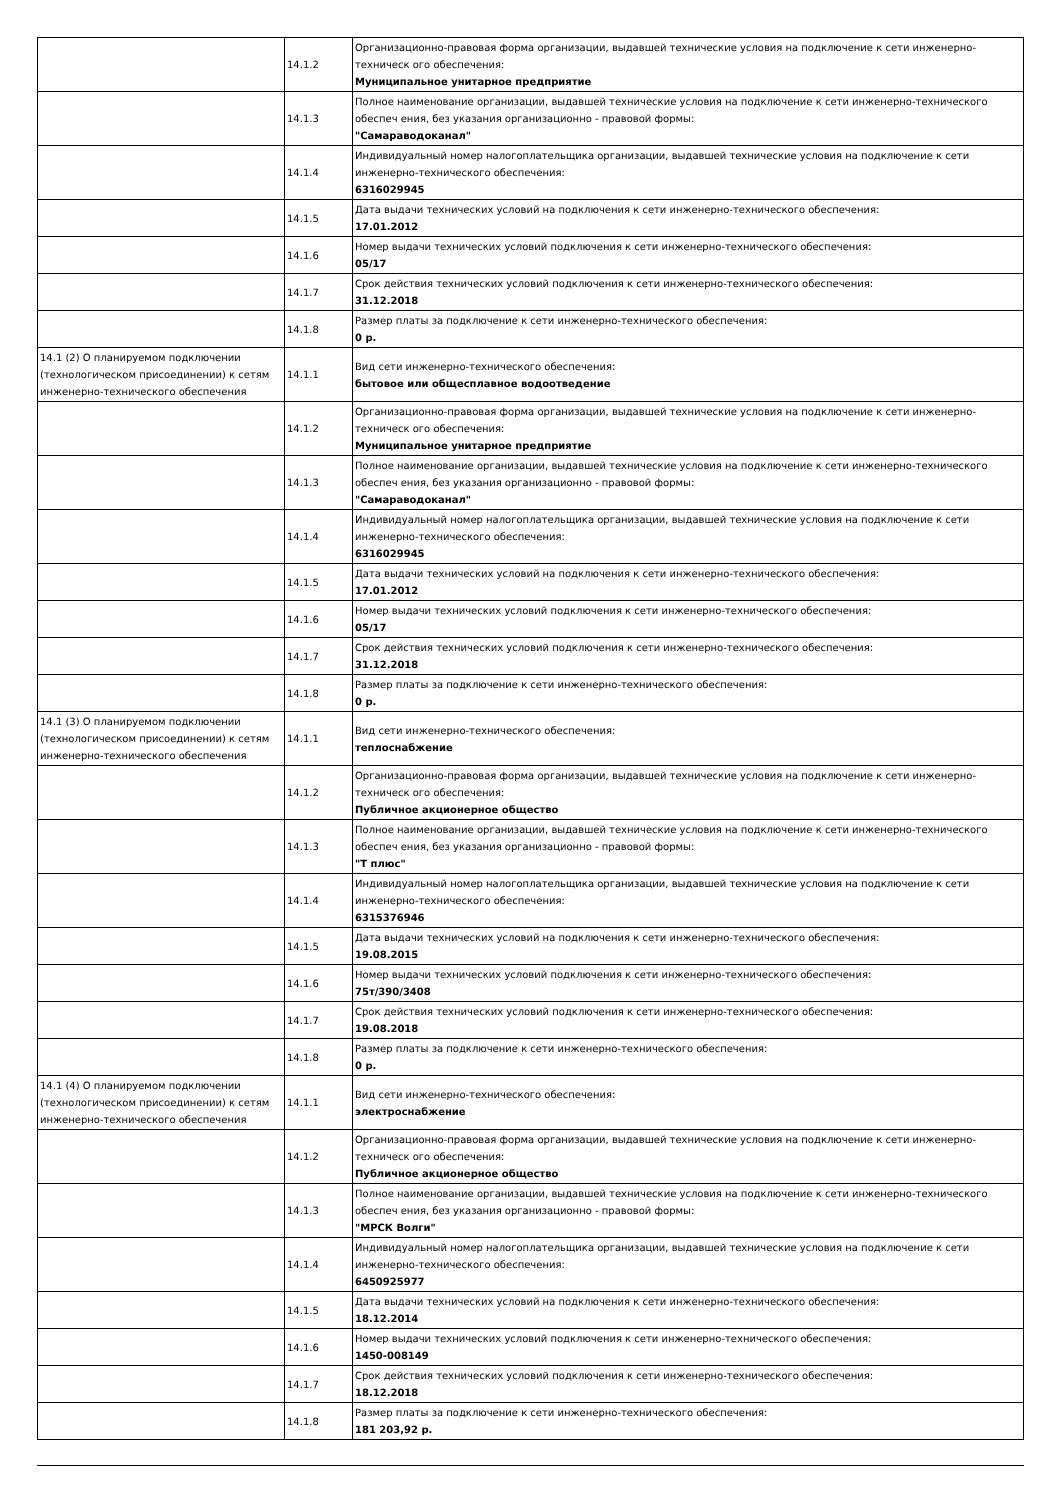| | 14.1.2 | Организационно-правовая форма организации, выдавшей технические условия на подключение к сети инженерно-техническ ого обеспечения: Муниципальное унитарное предприятие |
| | 14.1.3 | Полное наименование организации, выдавшей технические условия на подключение к сети инженерно-технического обеспеч ения, без указания организационно - правовой формы: "Самараводоканал" |
| | 14.1.4 | Индивидуальный номер налогоплательщика организации, выдавшей технические условия на подключение к сети инженерно-технического обеспечения: 6316029945 |
| | 14.1.5 | Дата выдачи технических условий на подключения к сети инженерно-технического обеспечения: 17.01.2012 |
| | 14.1.6 | Номер выдачи технических условий подключения к сети инженерно-технического обеспечения: 05/17 |
| | 14.1.7 | Срок действия технических условий подключения к сети инженерно-технического обеспечения: 31.12.2018 |
| | 14.1.8 | Размер платы за подключение к сети инженерно-технического обеспечения: 0 р. |
| 14.1 (2) О планируемом подключении (технологическом присоединении) к сетям инженерно-технического обеспечения | 14.1.1 | Вид сети инженерно-технического обеспечения: бытовое или общесплавное водоотведение |
| | 14.1.2 | Организационно-правовая форма организации, выдавшей технические условия на подключение к сети инженерно-техническ ого обеспечения: Муниципальное унитарное предприятие |
| | 14.1.3 | Полное наименование организации, выдавшей технические условия на подключение к сети инженерно-технического обеспеч ения, без указания организационно - правовой формы: "Самараводоканал" |
| | 14.1.4 | Индивидуальный номер налогоплательщика организации, выдавшей технические условия на подключение к сети инженерно-технического обеспечения: 6316029945 |
| | 14.1.5 | Дата выдачи технических условий на подключения к сети инженерно-технического обеспечения: 17.01.2012 |
| | 14.1.6 | Номер выдачи технических условий подключения к сети инженерно-технического обеспечения: 05/17 |
| | 14.1.7 | Срок действия технических условий подключения к сети инженерно-технического обеспечения: 31.12.2018 |
| | 14.1.8 | Размер платы за подключение к сети инженерно-технического обеспечения: 0 р. |
| 14.1 (3) О планируемом подключении (технологическом присоединении) к сетям инженерно-технического обеспечения | 14.1.1 | Вид сети инженерно-технического обеспечения: теплоснабжение |
| | 14.1.2 | Организационно-правовая форма организации, выдавшей технические условия на подключение к сети инженерно-техническ ого обеспечения: Публичное акционерное общество |
| | 14.1.3 | Полное наименование организации, выдавшей технические условия на подключение к сети инженерно-технического обеспеч ения, без указания организационно - правовой формы: "Т плюс" |
| | 14.1.4 | Индивидуальный номер налогоплательщика организации, выдавшей технические условия на подключение к сети инженерно-технического обеспечения: 6315376946 |
| | 14.1.5 | Дата выдачи технических условий на подключения к сети инженерно-технического обеспечения: 19.08.2015 |
| | 14.1.6 | Номер выдачи технических условий подключения к сети инженерно-технического обеспечения: 75т/390/3408 |
| | 14.1.7 | Срок действия технических условий подключения к сети инженерно-технического обеспечения: 19.08.2018 |
| | 14.1.8 | Размер платы за подключение к сети инженерно-технического обеспечения: 0 р. |
| 14.1 (4) О планируемом подключении (технологическом присоединении) к сетям инженерно-технического обеспечения | 14.1.1 | Вид сети инженерно-технического обеспечения: электроснабжение |
| | 14.1.2 | Организационно-правовая форма организации, выдавшей технические условия на подключение к сети инженерно-техническ ого обеспечения: Публичное акционерное общество |
| | 14.1.3 | Полное наименование организации, выдавшей технические условия на подключение к сети инженерно-технического обеспеч ения, без указания организационно - правовой формы: "МРСК Волги" |
| | 14.1.4 | Индивидуальный номер налогоплательщика организации, выдавшей технические условия на подключение к сети инженерно-технического обеспечения: 6450925977 |
| | 14.1.5 | Дата выдачи технических условий на подключения к сети инженерно-технического обеспечения: 18.12.2014 |
| | 14.1.6 | Номер выдачи технических условий подключения к сети инженерно-технического обеспечения: 1450-008149 |
| | 14.1.7 | Срок действия технических условий подключения к сети инженерно-технического обеспечения: 18.12.2018 |
| | 14.1.8 | Размер платы за подключение к сети инженерно-технического обеспечения: 181 203,92 р. |